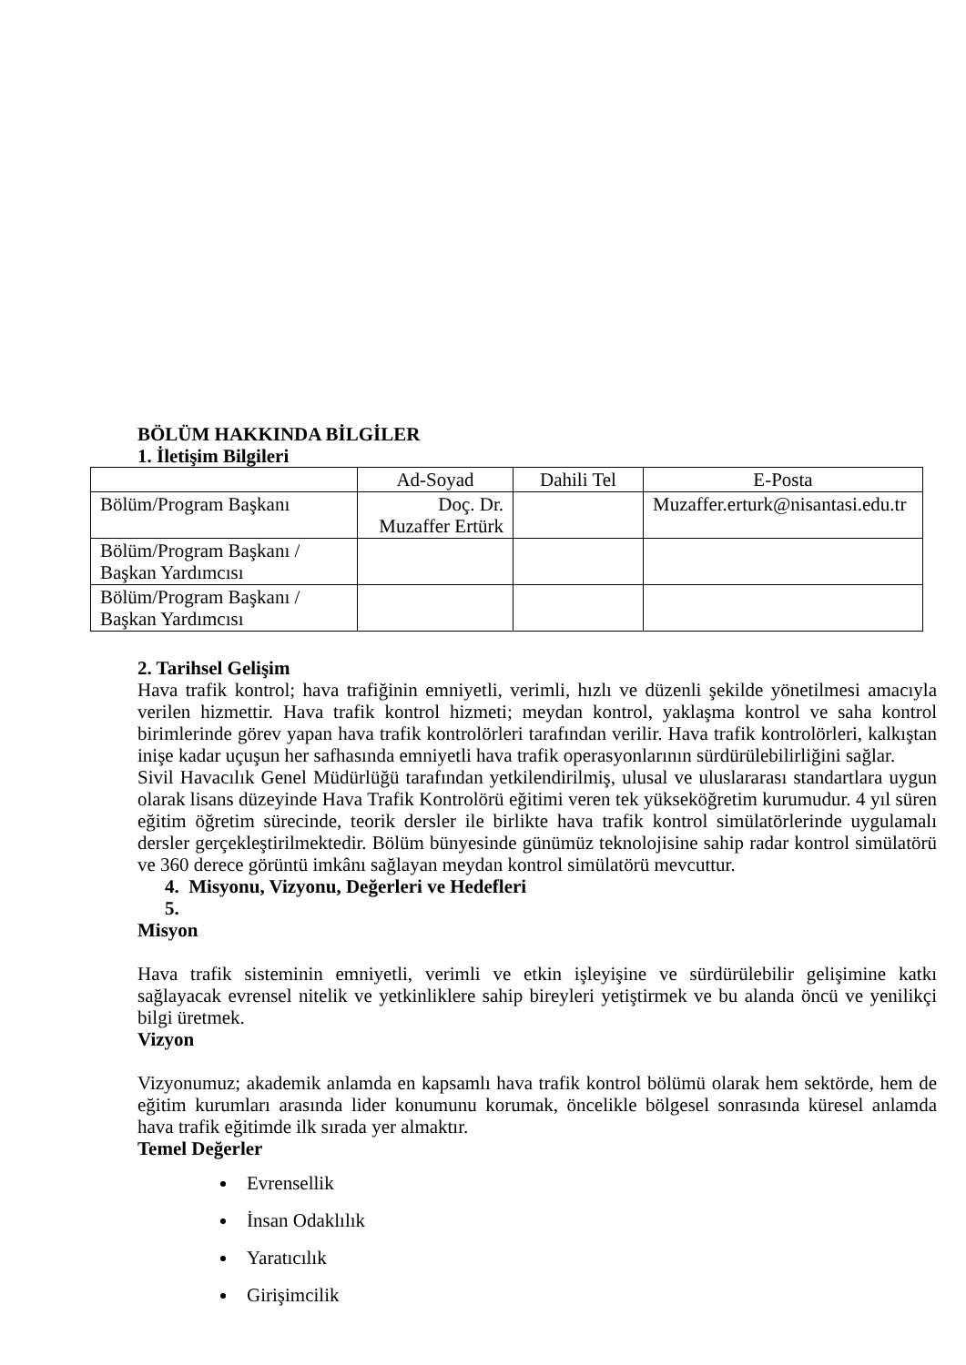BÖLÜM HAKKINDA BİLGİLER
1. İletişim Bilgileri
| | Ad-Soyad | Dahili Tel | E-Posta |
| Bölüm/Program Başkanı | Doç. Dr. Muzaffer Ertürk | | Muzaffer.erturk@nisantasi.edu.tr |
| Bölüm/Program Başkanı / Başkan Yardımcısı | | | |
| Bölüm/Program Başkanı / Başkan Yardımcısı | | | |
2. Tarihsel Gelişim
Hava trafik kontrol; hava trafiğinin emniyetli, verimli, hızlı ve düzenli şekilde yönetilmesi amacıyla verilen hizmettir. Hava trafik kontrol hizmeti; meydan kontrol, yaklaşma kontrol ve saha kontrol birimlerinde görev yapan hava trafik kontrolörleri tarafından verilir. Hava trafik kontrolörleri, kalkıştan inişe kadar uçuşun her safhasında emniyetli hava trafik operasyonlarının sürdürülebilirliğini sağlar.
Sivil Havacılık Genel Müdürlüğü tarafından yetkilendirilmiş, ulusal ve uluslararası standartlara uygun olarak lisans düzeyinde Hava Trafik Kontrolörü eğitimi veren tek yükseköğretim kurumudur. 4 yıl süren eğitim öğretim sürecinde, teorik dersler ile birlikte hava trafik kontrol simülatörlerinde uygulamalı dersler gerçekleştirilmektedir. Bölüm bünyesinde günümüz teknolojisine sahip radar kontrol simülatörü ve 360 derece görüntü imkânı sağlayan meydan kontrol simülatörü mevcuttur.
4. Misyonu, Vizyonu, Değerleri ve Hedefleri
5.
Misyon
Hava trafik sisteminin emniyetli, verimli ve etkin işleyişine ve sürdürülebilir gelişimine katkı sağlayacak evrensel nitelik ve yetkinliklere sahip bireyleri yetiştirmek ve bu alanda öncü ve yenilikçi bilgi üretmek.
Vizyon
Vizyonumuz; akademik anlamda en kapsamlı hava trafik kontrol bölümü olarak hem sektörde, hem de eğitim kurumları arasında lider konumunu korumak, öncelikle bölgesel sonrasında küresel anlamda hava trafik eğitimde ilk sırada yer almaktır.
Temel Değerler
Evrensellik
İnsan Odaklılık
Yaratıcılık
Girişimcilik